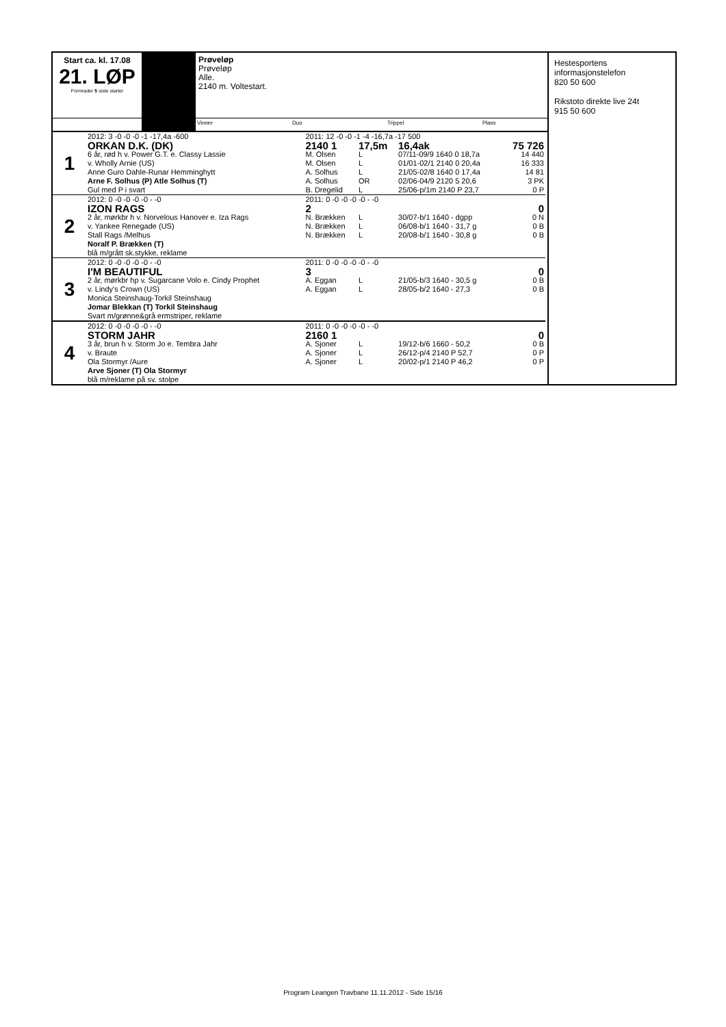Start ca. kl. 17.08
21. LØP
Formrader 5 siste starter
Prøveløp
Prøveløp
Alle.
2140 m. Voltestart.
Vinner Duo Trippel Plass
Hestesportens informasjonstelefon
820 50 600
Rikstoto direkte live 24t
915 50 600
| 1 | 2012: 3 -0 -0 -0 -1 -17,4a -600 | 2011: 12 -0 -0 -1 -4 -16,7a -17 500 | | | |
| | ORKAN D.K. (DK) | 2140 1 | 17,5m | 16,4ak | 75 726 |
| | 6 år, rød h v. Power G.T. e. Classy Lassie | M. Olsen | L | 07/11-09/9 1640 0 18,7a | 14 440 |
| | v. Wholly Arnie (US) | M. Olsen | L | 01/01-02/1 2140 0 20,4a | 16 333 |
| | Anne Guro Dahle-Runar Hemminghytt | A. Solhus | L | 21/05-02/8 1640 0 17,4a | 14 81 |
| | Arne F. Solhus (P) Atle Solhus (T) | A. Solhus | OR | 02/06-04/9 2120 5 20,6 | 3 PK |
| | Gul med P i svart | B. Dregelid | L | 25/06-p/1m 2140 P 23,7 | 0 P |
| 2 | 2012: 0 -0 -0 -0 -0 - -0 | 2011: 0 -0 -0 -0 -0 - -0 | | | |
| | IZON RAGS | 2 | | | 0 |
| | 2 år, mørkbr h v. Norvelous Hanover e. Iza Rags | N. Brækken | L | 30/07-b/1 1640 - dgpp | 0 N |
| | v. Yankee Renegade (US) | N. Brækken | L | 06/08-b/1 1640 - 31,7 g | 0 B |
| | Stall Rags /Melhus | N. Brækken | L | 20/08-b/1 1640 - 30,8 g | 0 B |
| | Noralf P. Brækken (T) | | | | |
| | blå m/grått sk.stykke, reklame | | | | |
| 3 | 2012: 0 -0 -0 -0 -0 - -0 | 2011: 0 -0 -0 -0 -0 - -0 | | | |
| | I'M BEAUTIFUL | 3 | | | 0 |
| | 2 år, mørkbr hp v. Sugarcane Volo e. Cindy Prophet | A. Eggan | L | 21/05-b/3 1640 - 30,5 g | 0 B |
| | v. Lindy's Crown (US) | A. Eggan | L | 28/05-b/2 1640 - 27,3 | 0 B |
| | Monica Steinshaug-Torkil Steinshaug | | | | |
| | Jomar Blekkan (T) Torkil Steinshaug | | | | |
| | Svart m/grønne&grå ermstriper, reklame | | | | |
| 4 | 2012: 0 -0 -0 -0 -0 - -0 | 2011: 0 -0 -0 -0 -0 - -0 | | | |
| | STORM JAHR | 2160 1 | | | 0 |
| | 3 år, brun h v. Storm Jo e. Tembra Jahr | A. Sjoner | L | 19/12-b/6 1660 - 50,2 | 0 B |
| | v. Braute | A. Sjoner | L | 26/12-p/4 2140 P 52,7 | 0 P |
| | Ola Stormyr /Aure | A. Sjoner | L | 20/02-p/1 2140 P 46,2 | 0 P |
| | Arve Sjoner (T) Ola Stormyr | | | | |
| | blå m/reklame på sv. stolpe | | | | |
Program Leangen Travbane 11.11.2012 - Side 15/16